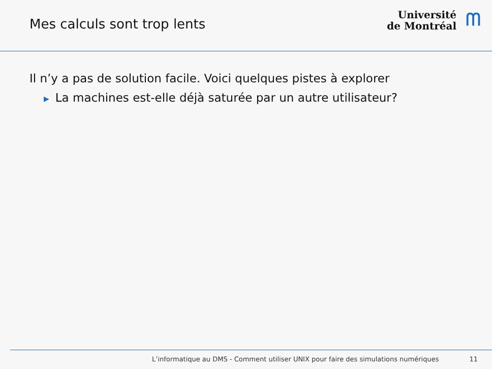Mes calculs sont trop lents
Université
de Montréal
ᗰ
Il n’y a pas de solution facile. Voici quelques pistes à explorer
▶ La machines est-elle déjà saturée par un autre utilisateur?
L’informatique au DMS - Comment utiliser UNIX pour faire des simulations numériques 11